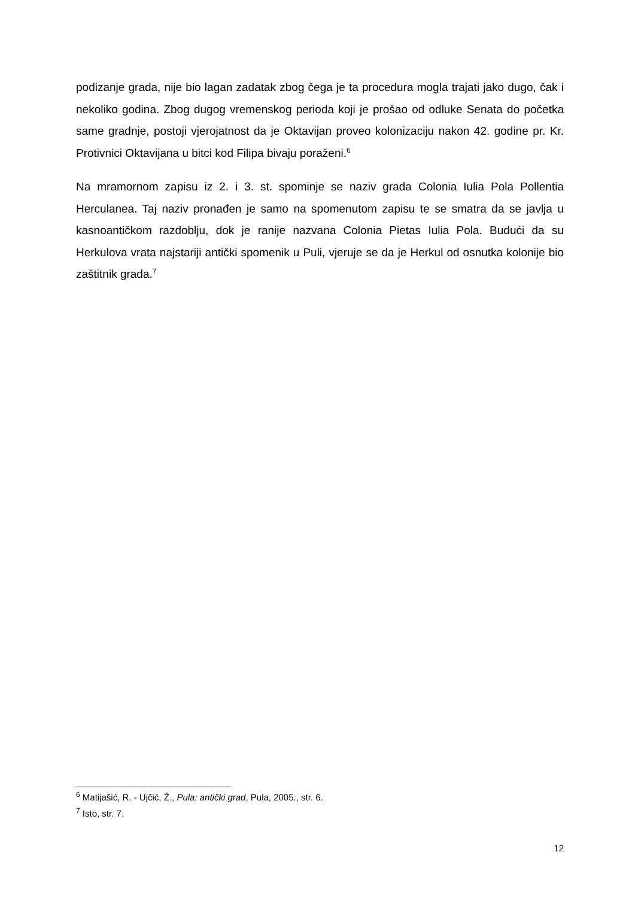podizanje grada, nije bio lagan zadatak zbog čega je ta procedura mogla trajati jako dugo, čak i nekoliko godina. Zbog dugog vremenskog perioda koji je prošao od odluke Senata do početka same gradnje, postoji vjerojatnost da je Oktavijan proveo kolonizaciju nakon 42. godine pr. Kr. Protivnici Oktavijana u bitci kod Filipa bivaju poraženi.<sup>6</sup>
Na mramornom zapisu iz 2. i 3. st. spominje se naziv grada Colonia Iulia Pola Pollentia Herculanea. Taj naziv pronađen je samo na spomenutom zapisu te se smatra da se javlja u kasnoantičkom razdoblju, dok je ranije nazvana Colonia Pietas Iulia Pola. Budući da su Herkulova vrata najstariji antički spomenik u Puli, vjeruje se da je Herkul od osnutka kolonije bio zaštitnik grada.<sup>7</sup>
<sup>6</sup> Matijašić, R. - Ujčić, Ž., Pula: antički grad, Pula, 2005., str. 6.
<sup>7</sup> Isto, str. 7.
12